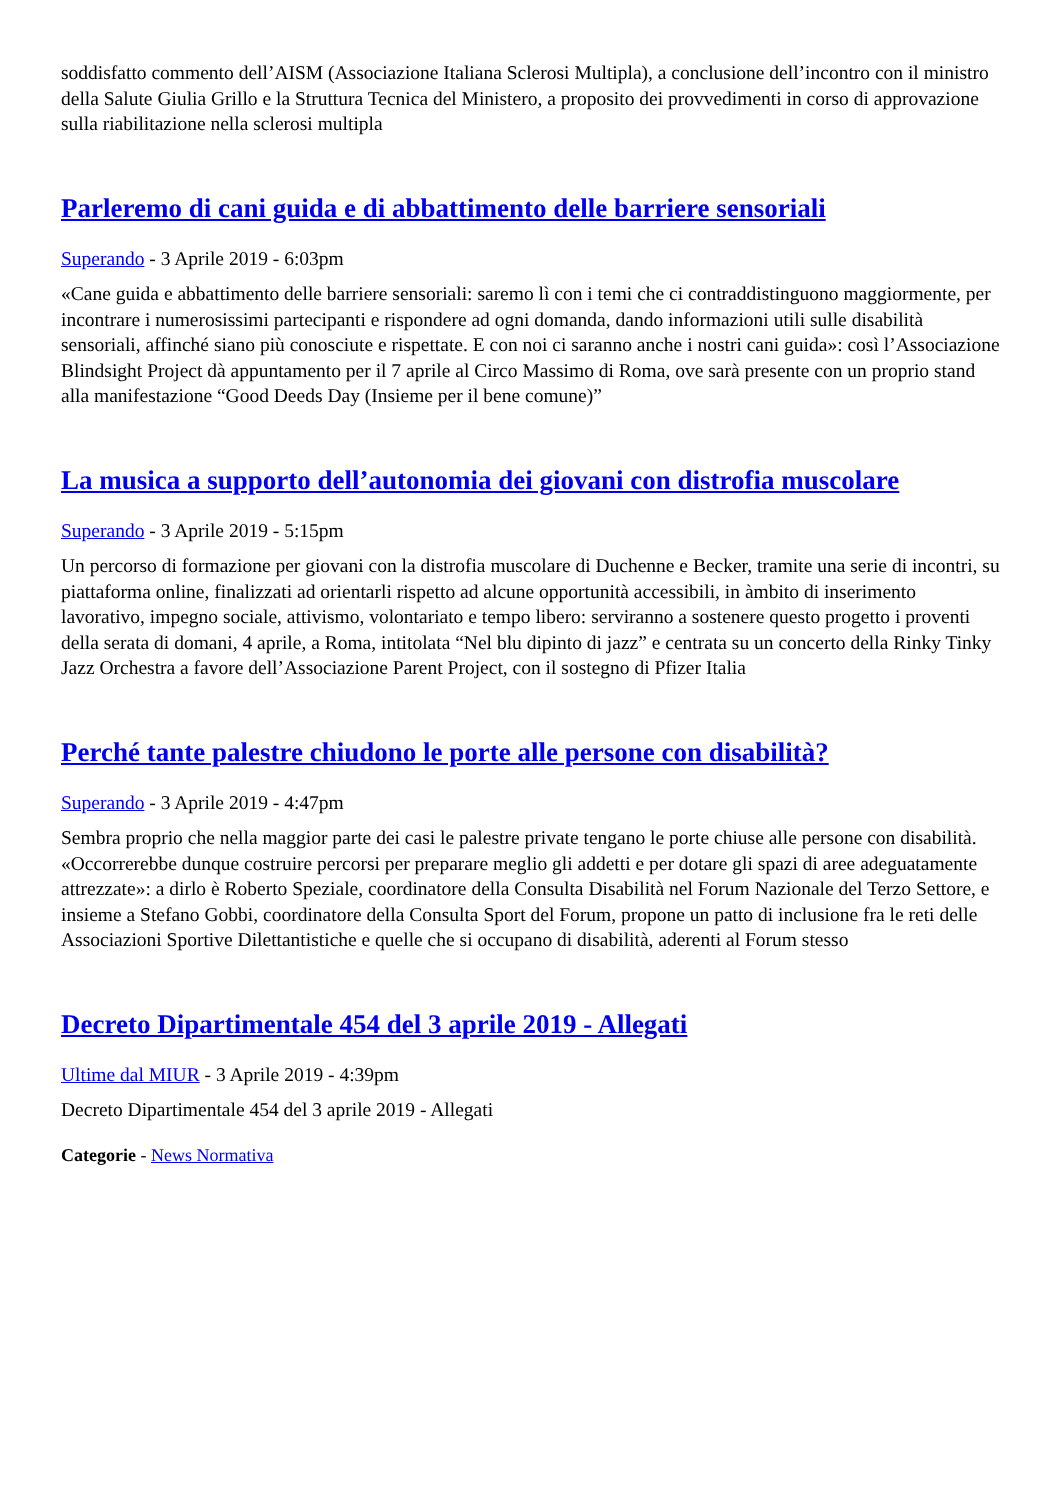soddisfatto commento dell’AISM (Associazione Italiana Sclerosi Multipla), a conclusione dell’incontro con il ministro della Salute Giulia Grillo e la Struttura Tecnica del Ministero, a proposito dei provvedimenti in corso di approvazione sulla riabilitazione nella sclerosi multipla
Parleremo di cani guida e di abbattimento delle barriere sensoriali
Superando - 3 Aprile 2019 - 6:03pm
«Cane guida e abbattimento delle barriere sensoriali: saremo lì con i temi che ci contraddistinguono maggiormente, per incontrare i numerosissimi partecipanti e rispondere ad ogni domanda, dando informazioni utili sulle disabilità sensoriali, affinché siano più conosciute e rispettate. E con noi ci saranno anche i nostri cani guida»: così l’Associazione Blindsight Project dà appuntamento per il 7 aprile al Circo Massimo di Roma, ove sarà presente con un proprio stand alla manifestazione “Good Deeds Day (Insieme per il bene comune)”
La musica a supporto dell’autonomia dei giovani con distrofia muscolare
Superando - 3 Aprile 2019 - 5:15pm
Un percorso di formazione per giovani con la distrofia muscolare di Duchenne e Becker, tramite una serie di incontri, su piattaforma online, finalizzati ad orientarli rispetto ad alcune opportunità accessibili, in àmbito di inserimento lavorativo, impegno sociale, attivismo, volontariato e tempo libero: serviranno a sostenere questo progetto i proventi della serata di domani, 4 aprile, a Roma, intitolata “Nel blu dipinto di jazz” e centrata su un concerto della Rinky Tinky Jazz Orchestra a favore dell’Associazione Parent Project, con il sostegno di Pfizer Italia
Perché tante palestre chiudono le porte alle persone con disabilità?
Superando - 3 Aprile 2019 - 4:47pm
Sembra proprio che nella maggior parte dei casi le palestre private tengano le porte chiuse alle persone con disabilità. «Occorrerebbe dunque costruire percorsi per preparare meglio gli addetti e per dotare gli spazi di aree adeguatamente attrezzate»: a dirlo è Roberto Speziale, coordinatore della Consulta Disabilità nel Forum Nazionale del Terzo Settore, e insieme a Stefano Gobbi, coordinatore della Consulta Sport del Forum, propone un patto di inclusione fra le reti delle Associazioni Sportive Dilettantistiche e quelle che si occupano di disabilità, aderenti al Forum stesso
Decreto Dipartimentale 454 del 3 aprile 2019 - Allegati
Ultime dal MIUR - 3 Aprile 2019 - 4:39pm
Decreto Dipartimentale 454 del 3 aprile 2019 - Allegati
Categorie - News Normativa